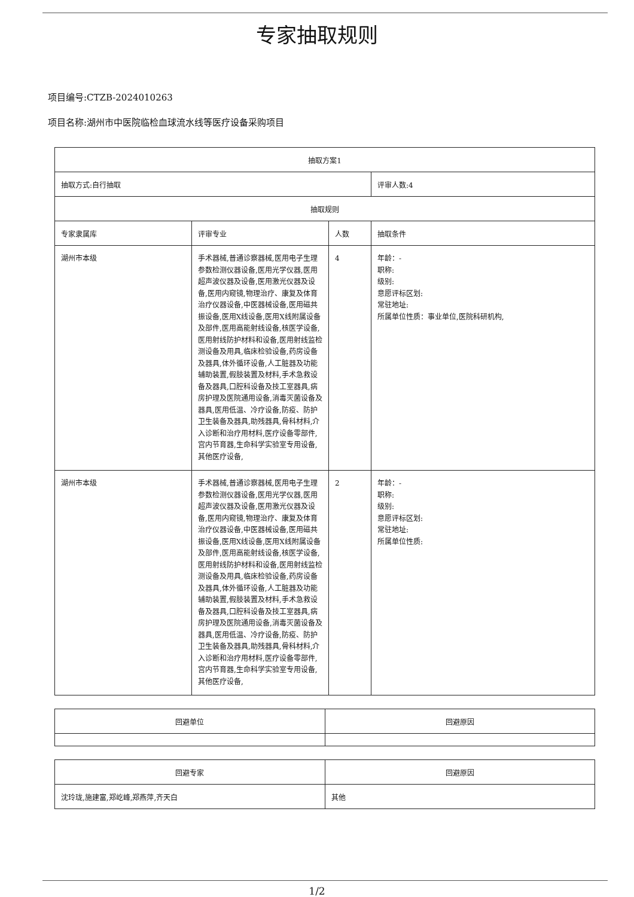专家抽取规则
项目编号:CTZB-2024010263
项目名称:湖州市中医院临检血球流水线等医疗设备采购项目
| 抽取方案1 | | | |
| 抽取方式:自行抽取 | | | 评审人数:4 |
| 抽取规则 | | | |
| 专家隶属库 | 评审专业 | 人数 | 抽取条件 |
| 湖州市本级 | 手术器械,普通诊察器械,医用电子生理参数检测仪器设备,医用光学仪器,医用超声波仪器及设备,医用激光仪器及设备,医用内窥镜,物理治疗、康复及体育治疗仪器设备,中医器械设备,医用磁共振设备,医用X线设备,医用X线附属设备及部件,医用高能射线设备,核医学设备,医用射线防护材料和设备,医用射线监检测设备及用具,临床检验设备,药房设备及器具,体外循环设备,人工脏器及功能辅助装置,假肢装置及材料,手术急救设备及器具,口腔科设备及技工室器具,病房护理及医院通用设备,消毒灭菌设备及器具,医用低温、冷疗设备,防疫、防护卫生装备及器具,助残器具,骨科材料,介入诊断和治疗用材料,医疗设备零部件,宫内节育器,生命科学实验室专用设备,其他医疗设备, | 4 | 年龄：- 职称: 级别: 意愿评标区划: 常驻地址: 所属单位性质：事业单位,医院科研机构, |
| 湖州市本级 | 手术器械,普通诊察器械,医用电子生理参数检测仪器设备,医用光学仪器,医用超声波仪器及设备,医用激光仪器及设备,医用内窥镜,物理治疗、康复及体育治疗仪器设备,中医器械设备,医用磁共振设备,医用X线设备,医用X线附属设备及部件,医用高能射线设备,核医学设备,医用射线防护材料和设备,医用射线监检测设备及用具,临床检验设备,药房设备及器具,体外循环设备,人工脏器及功能辅助装置,假肢装置及材料,手术急救设备及器具,口腔科设备及技工室器具,病房护理及医院通用设备,消毒灭菌设备及器具,医用低温、冷疗设备,防疫、防护卫生装备及器具,助残器具,骨科材料,介入诊断和治疗用材料,医疗设备零部件,宫内节育器,生命科学实验室专用设备,其他医疗设备, | 2 | 年龄：- 职称: 级别: 意愿评标区划: 常驻地址: 所属单位性质: |
| 回避单位 | 回避原因 |
| --- | --- |
| 回避专家 | 回避原因 |
| --- | --- |
| 沈玲珑,施建富,郑屹峰,郑燕萍,齐天白 | 其他 |
1/2